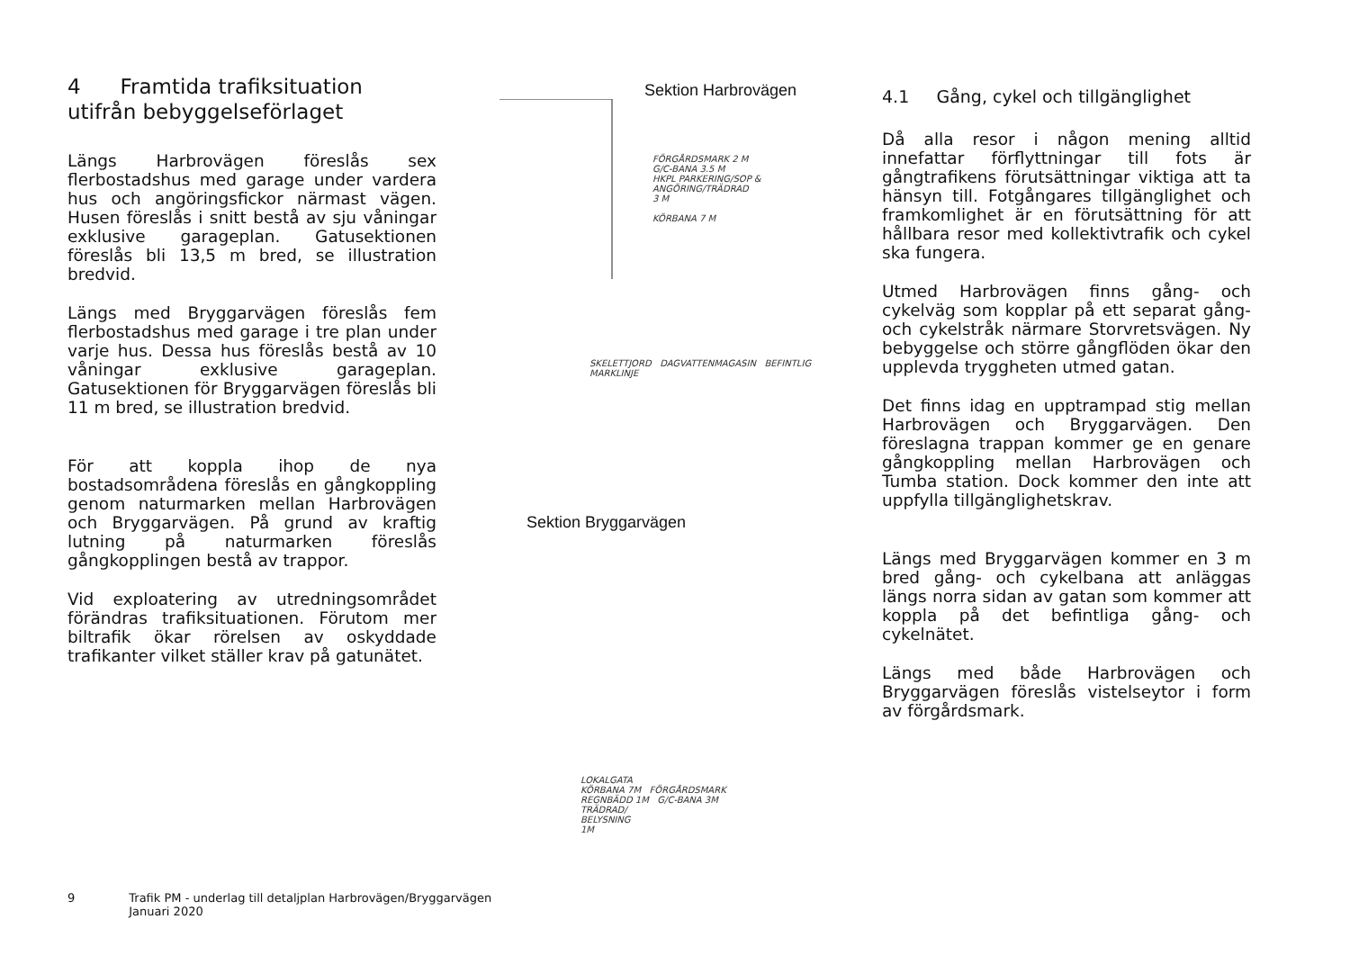4 Framtida trafiksituation utifrån bebyggelseförlaget
Längs Harbrovägen föreslås sex flerbostadshus med garage under vardera hus och angöringsfickor närmast vägen. Husen föreslås i snitt bestå av sju våningar exklusive garageplan. Gatusektionen föreslås bli 13,5 m bred, se illustration bredvid.
Längs med Bryggarvägen föreslås fem flerbostadshus med garage i tre plan under varje hus. Dessa hus föreslås bestå av 10 våningar exklusive garageplan. Gatusektionen för Bryggarvägen föreslås bli 11 m bred, se illustration bredvid.
För att koppla ihop de nya bostadsområdena föreslås en gångkoppling genom naturmarken mellan Harbrovägen och Bryggarvägen. På grund av kraftig lutning på naturmarken föreslås gångkopplingen bestå av trappor.
Vid exploatering av utredningsområdet förändras trafiksituationen. Förutom mer biltrafik ökar rörelsen av oskyddade trafikanter vilket ställer krav på gatunätet.
Sektion Harbrovägen
FÖRGÅRDSMARK 2 M
G/C-BANA 3.5 M
HKPL PARKERING/SOP &
ANGÖRING/TRÄDRAD
3 M
KÖRBANA 7 M
SKELETTJORD DAGVATTENMAGASIN BEFINTLIG MARKLINJE
Sektion Bryggarvägen
LOKALGATA
KÖRBANA 7M FÖRGÅRDSMARK
REGNBÄDD 1M G/C-BANA 3M
TRÄDRAD/
BELYSNING
1M
4.1 Gång, cykel och tillgänglighet
Då alla resor i någon mening alltid innefattar förflyttningar till fots är gångtrafikens förutsättningar viktiga att ta hänsyn till. Fotgångares tillgänglighet och framkomlighet är en förutsättning för att hållbara resor med kollektivtrafik och cykel ska fungera.
Utmed Harbrovägen finns gång- och cykelväg som kopplar på ett separat gång- och cykelstråk närmare Storvretsvägen. Ny bebyggelse och större gångflöden ökar den upplevda tryggheten utmed gatan.
Det finns idag en upptrampad stig mellan Harbrovägen och Bryggarvägen. Den föreslagna trappan kommer ge en genare gångkoppling mellan Harbrovägen och Tumba station. Dock kommer den inte att uppfylla tillgänglighetskrav.
Längs med Bryggarvägen kommer en 3 m bred gång- och cykelbana att anläggas längs norra sidan av gatan som kommer att koppla på det befintliga gång- och cykelnätet.
Längs med både Harbrovägen och Bryggarvägen föreslås vistelseytor i form av förgårdsmark.
9 Trafik PM - underlag till detaljplan Harbrovägen/Bryggarvägen
Januari 2020